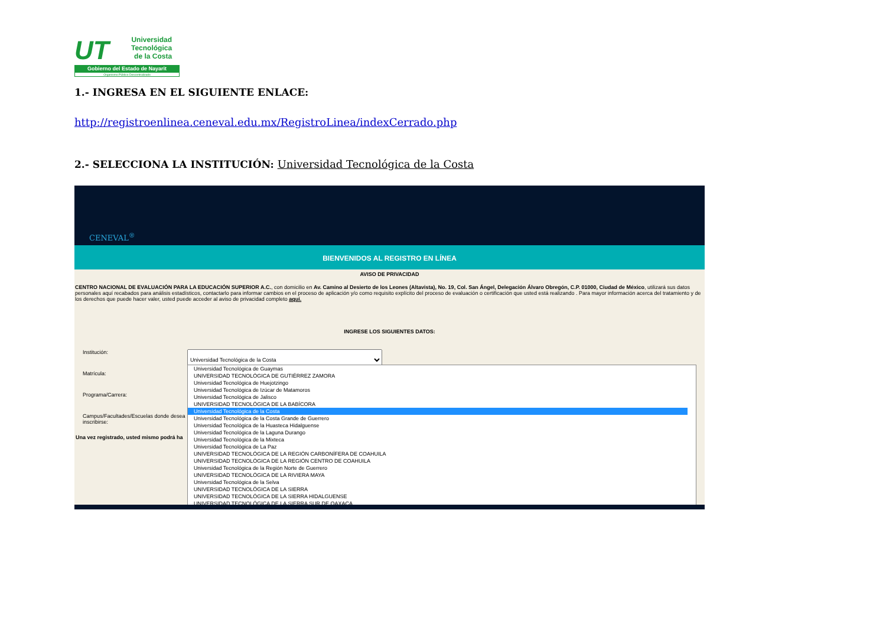UT
Universidad
Tecnológica
de la Costa
Gobierno del Estado de Nayarit
Organismo Público Descentralizado
1.- INGRESA EN EL SIGUIENTE ENLACE:
http://registroenlinea.ceneval.edu.mx/RegistroLinea/indexCerrado.php
2.- SELECCIONA LA INSTITUCIÓN: Universidad Tecnológica de la Costa
CENEVAL<sup>®</sup>
BIENVENIDOS AL REGISTRO EN LÍNEA
AVISO DE PRIVACIDAD
CENTRO NACIONAL DE EVALUACIÓN PARA LA EDUCACIÓN SUPERIOR A.C., con domicilio en Av. Camino al Desierto de los Leones (Altavista), No. 19, Col. San Ángel, Delegación Álvaro Obregón, C.P. 01000, Ciudad de México, utilizará sus datos personales aquí recabados para análisis estadísticos, contactarlo para informar cambios en el proceso de aplicación y/o como requisito explícito del proceso de evaluación o certificación que usted está realizando . Para mayor información acerca del tratamiento y de los derechos que puede hacer valer, usted puede acceder al aviso de privacidad completo aquí.
INGRESE LOS SIGUIENTES DATOS:
Institución: Universidad Tecnológica de la Costa
Matrícula:
Programa/Carrera:
Campus/Facultades/Escuelas donde desea inscribirse:
Una vez registrado, usted mismo podrá ha
Universidad Tecnológica de Guaymas
UNIVERSIDAD TECNOLÓGICA DE GUTIÉRREZ ZAMORA
Universidad Tecnológica de Huejotzingo
Universidad Tecnológica de Izúcar de Matamoros
Universidad Tecnológica de Jalisco
UNIVERSIDAD TECNOLÓGICA DE LA BABÍCORA
Universidad Tecnológica de la Costa
Universidad Tecnológica de la Costa Grande de Guerrero
Universidad Tecnológica de la Huasteca Hidalguense
Universidad Tecnológica de la Laguna Durango
Universidad Tecnológica de la Mixteca
Universidad Tecnológica de La Paz
UNIVERSIDAD TECNOLÓGICA DE LA REGIÓN CARBONÍFERA DE COAHUILA
UNIVERSIDAD TECNOLÓGICA DE LA REGIÓN CENTRO DE COAHUILA
Universidad Tecnológica de la Región Norte de Guerrero
UNIVERSIDAD TECNOLÓGICA DE LA RIVIERA MAYA
Universidad Tecnológica de la Selva
UNIVERSIDAD TECNOLÓGICA DE LA SIERRA
UNIVERSIDAD TECNOLÓGICA DE LA SIERRA HIDALGUENSE
UNIVERSIDAD TECNOLÓGICA DE LA SIERRA SUR DE OAXACA